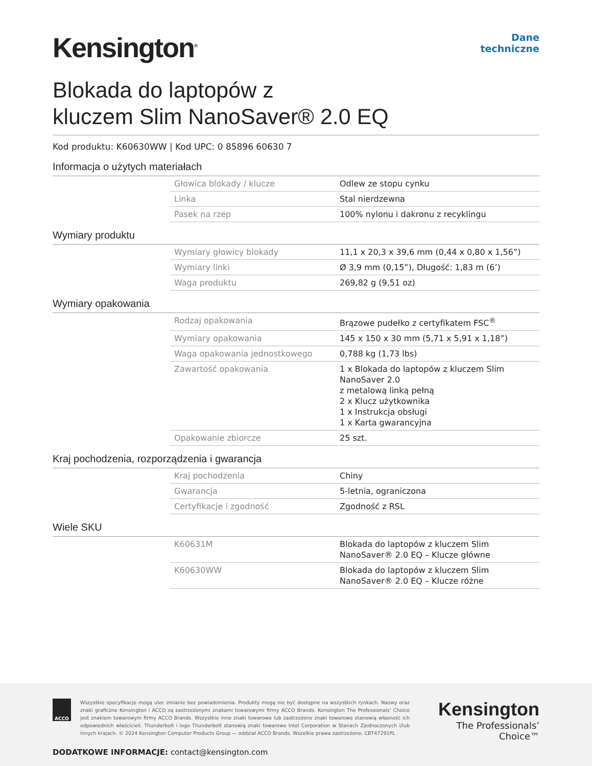Kensington<sup>®</sup>
Dane
techniczne
Blokada do laptopów z
kluczem Slim NanoSaver® 2.0 EQ
Kod produktu: K60630WW | Kod UPC: 0 85896 60630 7
Informacja o użytych materiałach
| Głowica blokady / klucze | Odlew ze stopu cynku |
| Linka | Stal nierdzewna |
| Pasek na rzep | 100% nylonu i dakronu z recyklingu |
Wymiary produktu
| Wymiary głowicy blokady | 11,1 x 20,3 x 39,6 mm (0,44 x 0,80 x 1,56”) |
| Wymiary linki | Ø 3,9 mm (0,15”), Długość: 1,83 m (6’) |
| Waga produktu | 269,82 g (9,51 oz) |
Wymiary opakowania
| Rodzaj opakowania | Brązowe pudełko z certyfikatem FSC<sup>®</sup> |
| Wymiary opakowania | 145 x 150 x 30 mm (5,71 x 5,91 x 1,18”) |
| Waga opakowania jednostkowego | 0,788 kg (1,73 lbs) |
| Zawartość opakowania | 1 x Blokada do laptopów z kluczem Slim NanoSaver 2.0 z metalową linką pełną 2 x Klucz użytkownika 1 x Instrukcja obsługi 1 x Karta gwarancyjna |
| Opakowanie zbiorcze | 25 szt. |
Kraj pochodzenia, rozporządzenia i gwarancja
| Kraj pochodzenia | Chiny |
| Gwarancja | 5-letnia, ograniczona |
| Certyfikacje i zgodność | Zgodność z RSL |
Wiele SKU
| K60631M | Blokada do laptopów z kluczem Slim NanoSaver® 2.0 EQ – Klucze główne |
| K60630WW | Blokada do laptopów z kluczem Slim NanoSaver® 2.0 EQ – Klucze różne |
ACCO
Wszystkie specyfikacje mogą ulec zmianie bez powiadomienia. Produkty mogą nie być dostępne na wszystkich rynkach. Nazwy oraz znaki graficzne Kensington i ACCO są zastrzeżonymi znakami towarowymi firmy ACCO Brands. Kensington The Professionals’ Choice jest znakiem towarowym firmy ACCO Brands. Wszystkie inne znaki towarowe lub zastrzeżone znaki towarowe stanowią własność ich odpowiednich właścicieli. Thunderbolt i logo Thunderbolt stanowią znaki towarowe Intel Corporation w Stanach Zjednoczonych i/lub innych krajach. © 2024 Kensington Computer Products Group — oddział ACCO Brands. Wszelkie prawa zastrzeżone. CBT47291PL
Kensington
The Professionals’ Choice™
DODATKOWE INFORMACJE: contact@kensington.com